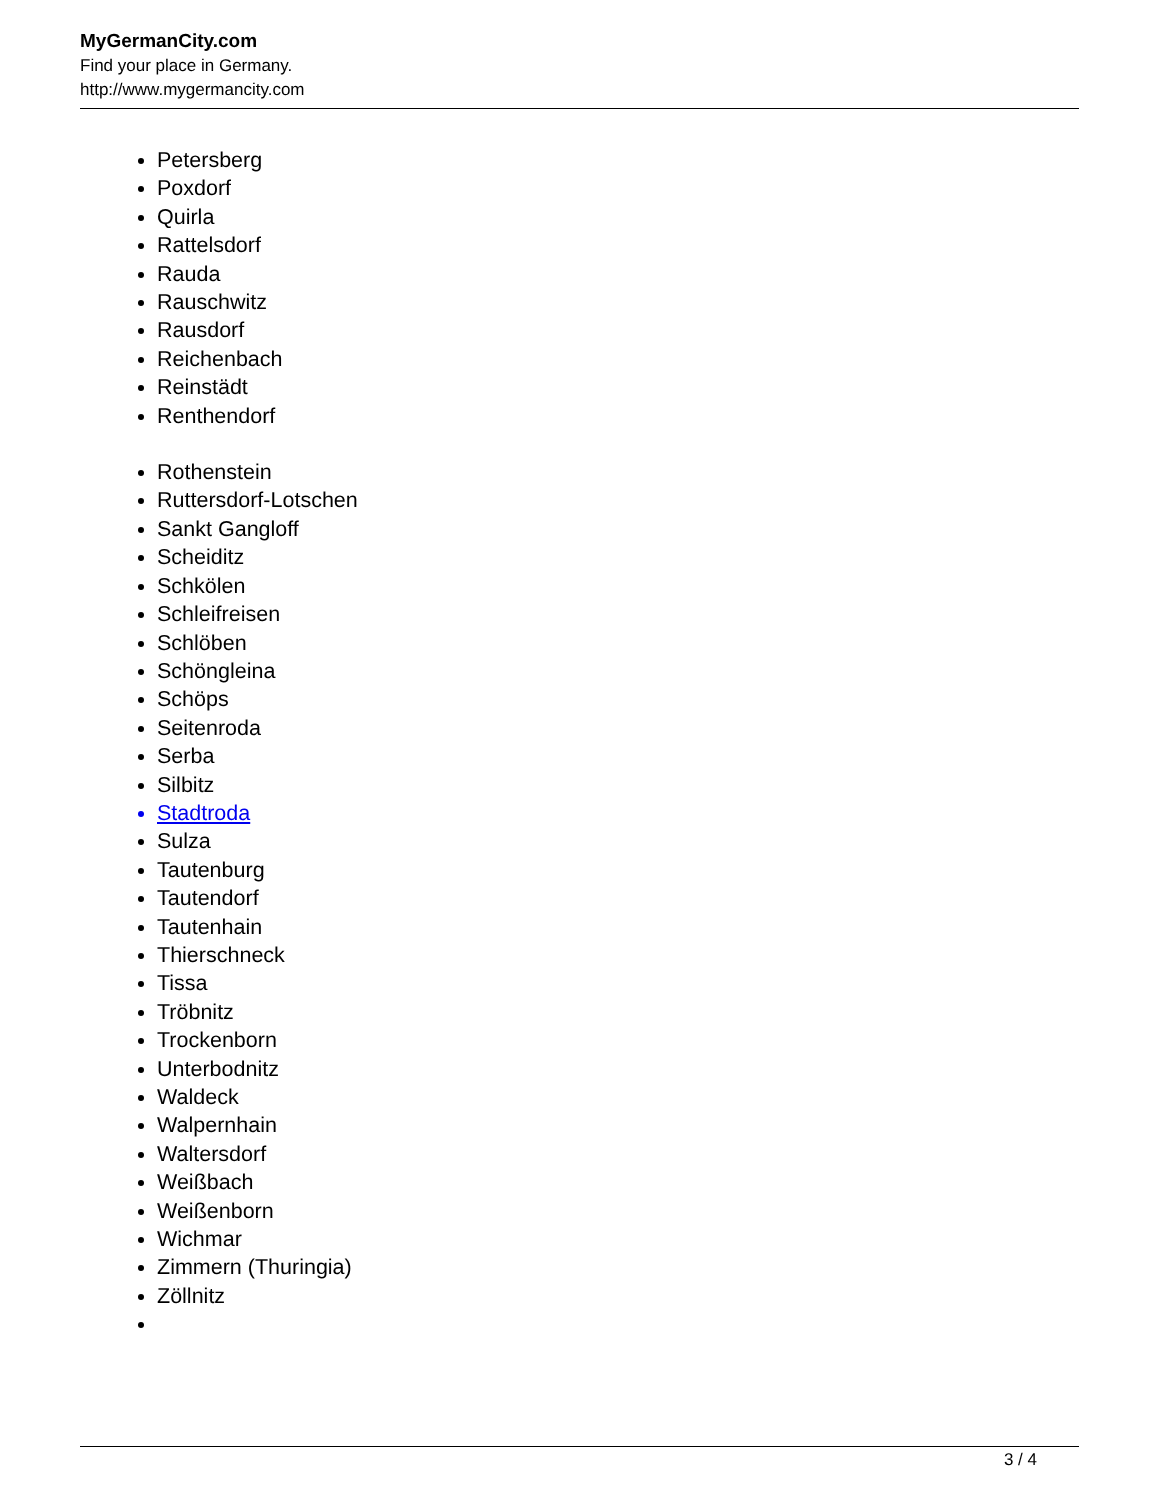MyGermanCity.com
Find your place in Germany.
http://www.mygermancity.com
Petersberg
Poxdorf
Quirla
Rattelsdorf
Rauda
Rauschwitz
Rausdorf
Reichenbach
Reinstädt
Renthendorf
Rothenstein
Ruttersdorf-Lotschen
Sankt Gangloff
Scheiditz
Schkölen
Schleifreisen
Schlöben
Schöngleina
Schöps
Seitenroda
Serba
Silbitz
Stadtroda
Sulza
Tautenburg
Tautendorf
Tautenhain
Thierschneck
Tissa
Tröbnitz
Trockenborn
Unterbodnitz
Waldeck
Walpernhain
Waltersdorf
Weißbach
Weißenborn
Wichmar
Zimmern (Thuringia)
Zöllnitz
3 / 4